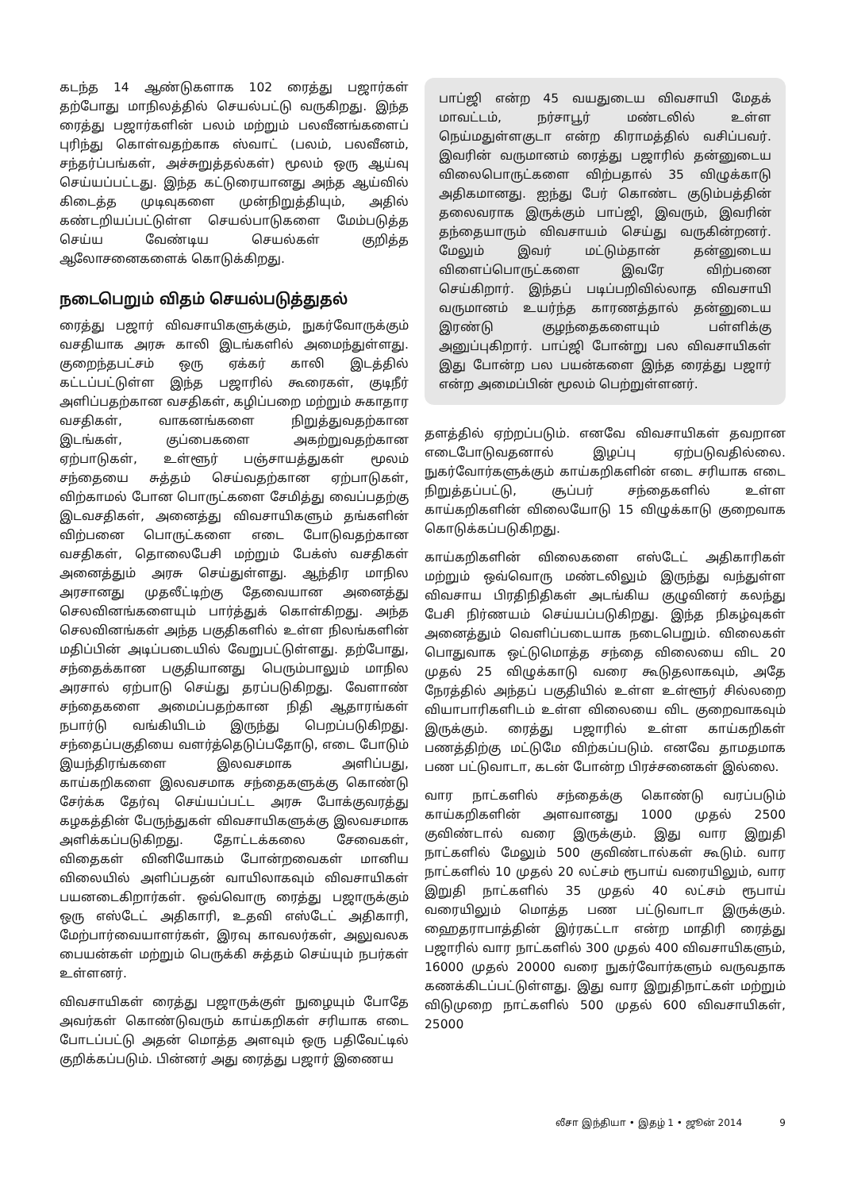கடந்த 14 ஆண்டுகளாக 102 ரைத்து பஜார்கள் தற்போது மாநிலத்தில் செயல்பட்டு வருகிறது. இந்த ரைத்து பஜார்களின் பலம் மற்றும் பலவீனங்களைப் புரிந்து கொள்வதற்காக ஸ்வாட் (பலம், பலவீனம், சந்தர்ப்பங்கள், அச்சுறுத்தல்கள்) மூலம் ஒரு ஆய்வு செய்யப்பட்டது. இந்த கட்டுரையானது அந்த ஆய்வில் கிடைத்த முடிவுகளை முன்நிறுத்தியும், அதில் கண்டறியப்பட்டுள்ள செயல்பாடுகளை மேம்படுத்த செய்ய வேண்டிய செயல்கள் குறித்த ஆலோசனைகளைக் கொடுக்கிறது.
நடைபெறும் விதம் செயல்படுத்துதல்
ரைத்து பஜார் விவசாயிகளுக்கும், நுகர்வோருக்கும் வசதியாக அரசு காலி இடங்களில் அமைந்துள்ளது. குறைந்தபட்சம் ஒரு ஏக்கர் காலி இடத்தில் கட்டப்பட்டுள்ள இந்த பஜாரில் கூரைகள், குடிநீர் அளிப்பதற்கான வசதிகள், கழிப்பறை மற்றும் சுகாதார வசதிகள், வாகனங்களை நிறுத்துவதற்கான இடங்கள், குப்பைகளை அகற்றுவதற்கான ஏற்பாடுகள், உள்ளூர் பஞ்சாயத்துகள் மூலம் சந்தையை சுத்தம் செய்வதற்கான ஏற்பாடுகள், விற்காமல் போன பொருட்களை சேமித்து வைப்பதற்கு இடவசதிகள், அனைத்து விவசாயிகளும் தங்களின் விற்பனை பொருட்களை எடை போடுவதற்கான வசதிகள், தொலைபேசி மற்றும் பேக்ஸ் வசதிகள் அனைத்தும் அரசு செய்துள்ளது. ஆந்திர மாநில அரசானது முதலீட்டிற்கு தேவையான அனைத்து செலவினங்களையும் பார்த்துக் கொள்கிறது. அந்த செலவினங்கள் அந்த பகுதிகளில் உள்ள நிலங்களின் மதிப்பின் அடிப்படையில் வேறுபட்டுள்ளது. தற்போது, சந்தைக்கான பகுதியானது பெரும்பாலும் மாநில அரசால் ஏற்பாடு செய்து தரப்படுகிறது. வேளாண் சந்தைகளை அமைப்பதற்கான நிதி ஆதாரங்கள் நபார்டு வங்கியிடம் இருந்து பெறப்படுகிறது. சந்தைப்பகுதியை வளர்த்தெடுப்பதோடு, எடை போடும் இயந்திரங்களை இலவசமாக அளிப்பது, காய்கறிகளை இலவசமாக சந்தைகளுக்கு கொண்டு சேர்க்க தேர்வு செய்யப்பட்ட அரசு போக்குவரத்து கழகத்தின் பேருந்துகள் விவசாயிகளுக்கு இலவசமாக அளிக்கப்படுகிறது. தோட்டக்கலை சேவைகள், விதைகள் வினியோகம் போன்றவைகள் மானிய விலையில் அளிப்பதன் வாயிலாகவும் விவசாயிகள் பயனடைகிறார்கள். ஒவ்வொரு ரைத்து பஜாருக்கும் ஒரு எஸ்டேட் அதிகாரி, உதவி எஸ்டேட் அதிகாரி, மேற்பார்வையாளர்கள், இரவு காவலர்கள், அலுவலக பையன்கள் மற்றும் பெருக்கி சுத்தம் செய்யும் நபர்கள் உள்ளனர்.
விவசாயிகள் ரைத்து பஜாருக்குள் நுழையும் போதே அவர்கள் கொண்டுவரும் காய்கறிகள் சரியாக எடை போடப்பட்டு அதன் மொத்த அளவும் ஒரு பதிவேட்டில் குறிக்கப்படும். பின்னர் அது ரைத்து பஜார் இணைய
பாப்ஜி என்ற 45 வயதுடைய விவசாயி மேதக் மாவட்டம், நர்சாபூர் மண்டலில் உள்ள நெய்மதுள்ளகுடா என்ற கிராமத்தில் வசிப்பவர். இவரின் வருமானம் ரைத்து பஜாரில் தன்னுடைய விலைபொருட்களை விற்பதால் 35 விழுக்காடு அதிகமானது. ஐந்து பேர் கொண்ட குடும்பத்தின் தலைவராக இருக்கும் பாப்ஜி, இவரும், இவரின் தந்தையாரும் விவசாயம் செய்து வருகின்றனர். மேலும் இவர் மட்டும்தான் தன்னுடைய விளைப்பொருட்களை இவரே விற்பனை செய்கிறார். இந்தப் படிப்பறிவில்லாத விவசாயி வருமானம் உயர்ந்த காரணத்தால் தன்னுடைய இரண்டு குழந்தைகளையும் பள்ளிக்கு அனுப்புகிறார். பாப்ஜி போன்று பல விவசாயிகள் இது போன்ற பல பயன்களை இந்த ரைத்து பஜார் என்ற அமைப்பின் மூலம் பெற்றுள்ளனர்.
தளத்தில் ஏற்றப்படும். எனவே விவசாயிகள் தவறான எடைபோடுவதனால் இழப்பு ஏற்படுவதில்லை. நுகர்வோர்களுக்கும் காய்கறிகளின் எடை சரியாக எடை நிறுத்தப்பட்டு, சூப்பர் சந்தைகளில் உள்ள காய்கறிகளின் விலையோடு 15 விழுக்காடு குறைவாக கொடுக்கப்படுகிறது.
காய்கறிகளின் விலைகளை எஸ்டேட் அதிகாரிகள் மற்றும் ஒவ்வொரு மண்டலிலும் இருந்து வந்துள்ள விவசாய பிரதிநிதிகள் அடங்கிய குழுவினர் கலந்து பேசி நிர்ணயம் செய்யப்படுகிறது. இந்த நிகழ்வுகள் அனைத்தும் வெளிப்படையாக நடைபெறும். விலைகள் பொதுவாக ஒட்டுமொத்த சந்தை விலையை விட 20 முதல் 25 விழுக்காடு வரை கூடுதலாகவும், அதே நேரத்தில் அந்தப் பகுதியில் உள்ள உள்ளூர் சில்லறை வியாபாரிகளிடம் உள்ள விலையை விட குறைவாகவும் இருக்கும். ரைத்து பஜாரில் உள்ள காய்கறிகள் பணத்திற்கு மட்டுமே விற்கப்படும். எனவே தாமதமாக பண பட்டுவாடா, கடன் போன்ற பிரச்சனைகள் இல்லை.
வார நாட்களில் சந்தைக்கு கொண்டு வரப்படும் காய்கறிகளின் அளவானது 1000 முதல் 2500 குவிண்டால் வரை இருக்கும். இது வார இறுதி நாட்களில் மேலும் 500 குவிண்டால்கள் கூடும். வார நாட்களில் 10 முதல் 20 லட்சம் ரூபாய் வரையிலும், வார இறுதி நாட்களில் 35 முதல் 40 லட்சம் ரூபாய் வரையிலும் மொத்த பண பட்டுவாடா இருக்கும். ஹைதராபாத்தின் இர்ரகட்டா என்ற மாதிரி ரைத்து பஜாரில் வார நாட்களில் 300 முதல் 400 விவசாயிகளும், 16000 முதல் 20000 வரை நுகர்வோர்களும் வருவதாக கணக்கிடப்பட்டுள்ளது. இது வார இறுதிநாட்கள் மற்றும் விடுமுறை நாட்களில் 500 முதல் 600 விவசாயிகள், 25000
லீசா இந்தியா • இதழ் 1 • ஜூன் 2014 9